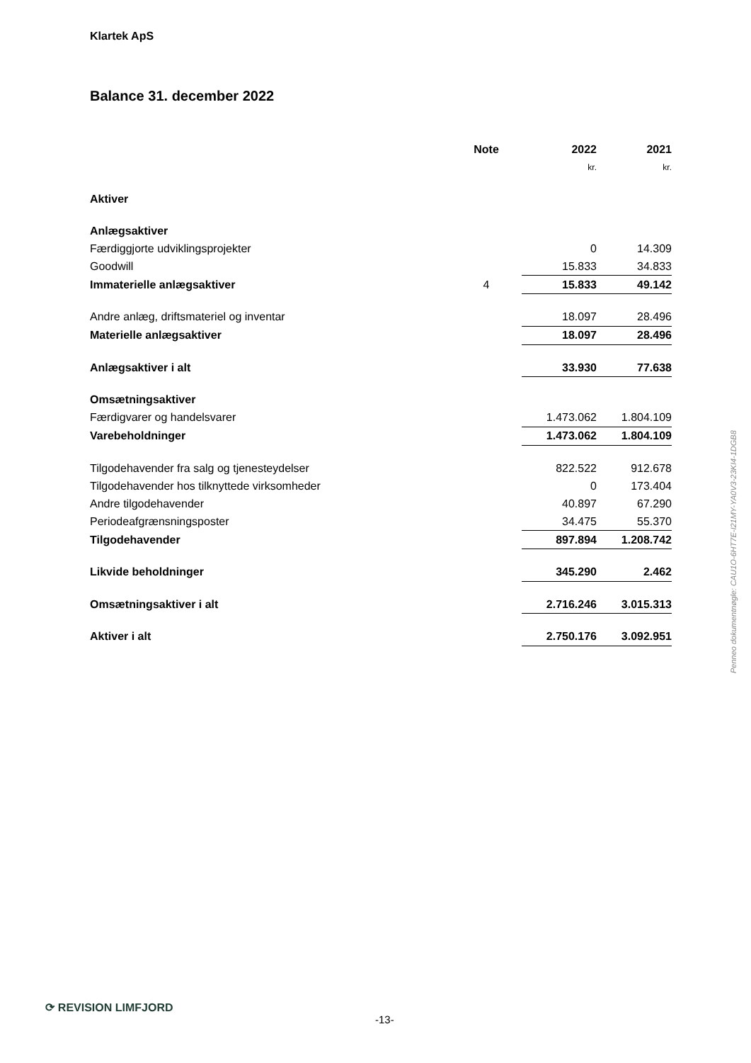Klartek ApS
Balance 31. december 2022
| | Note | | 2022 | | 2021 |
| --- | --- | --- | --- | --- | --- |
| | | | kr. | | kr. |
| Aktiver | | | | | |
| Anlægsaktiver | | | | | |
| Færdiggjorte udviklingsprojekter | | | 0 | | 14.309 |
| Goodwill | | | 15.833 | | 34.833 |
| Immaterielle anlægsaktiver | 4 | | 15.833 | | 49.142 |
| Andre anlæg, driftsmateriel og inventar | | | 18.097 | | 28.496 |
| Materielle anlægsaktiver | | | 18.097 | | 28.496 |
| Anlægsaktiver i alt | | | 33.930 | | 77.638 |
| Omsætningsaktiver | | | | | |
| Færdigvarer og handelsvarer | | | 1.473.062 | | 1.804.109 |
| Varebeholdninger | | | 1.473.062 | | 1.804.109 |
| Tilgodehavender fra salg og tjenesteydelser | | | 822.522 | | 912.678 |
| Tilgodehavender hos tilknyttede virksomheder | | | 0 | | 173.404 |
| Andre tilgodehavender | | | 40.897 | | 67.290 |
| Periodeafgrænsningsposter | | | 34.475 | | 55.370 |
| Tilgodehavender | | | 897.894 | | 1.208.742 |
| Likvide beholdninger | | | 345.290 | | 2.462 |
| Omsætningsaktiver i alt | | | 2.716.246 | | 3.015.313 |
| Aktiver i alt | | | 2.750.176 | | 3.092.951 |
Penneo dokumentnøgle: CAU1O-6HT7E-I21MY-YA0V3-23KI4-1DGB8
⟳ REVISION LIMFJORD
-13-